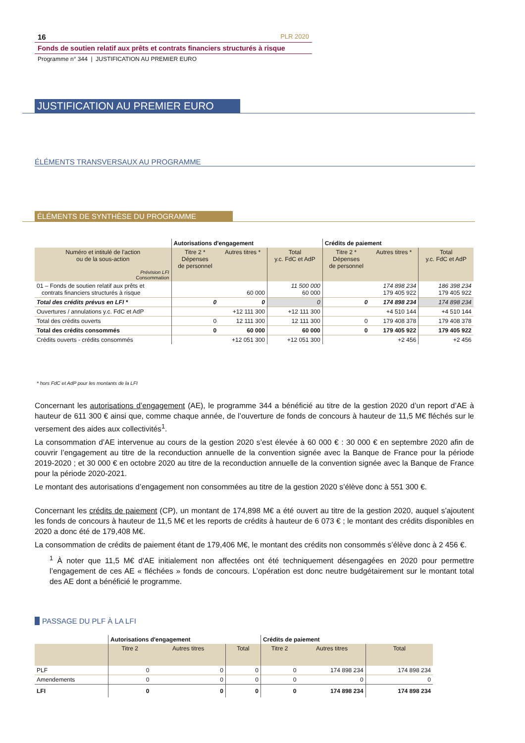16 PLR 2020
Fonds de soutien relatif aux prêts et contrats financiers structurés à risque
Programme n° 344 | JUSTIFICATION AU PREMIER EURO
JUSTIFICATION AU PREMIER EURO
ÉLÉMENTS TRANSVERSAUX AU PROGRAMME
ÉLÉMENTS DE SYNTHÈSE DU PROGRAMME
| | Autorisations d'engagement | | | Crédits de paiement | | |
| Numéro et intitulé de l'action ou de la sous-action Prévision LFI Consommation | Titre 2 * Dépenses de personnel | Autres titres * | Total y.c. FdC et AdP | Titre 2 * Dépenses de personnel | Autres titres * | Total y.c. FdC et AdP |
| 01 – Fonds de soutien relatif aux prêts et contrats financiers structurés à risque | | 60 000 | 11 500 000 60 000 | | 174 898 234 179 405 922 | 186 398 234 179 405 922 |
| Total des crédits prévus en LFI * | 0 | 0 | 0 | 0 | 174 898 234 | 174 898 234 |
| Ouvertures / annulations y.c. FdC et AdP | | +12 111 300 | +12 111 300 | | +4 510 144 | +4 510 144 |
| Total des crédits ouverts | 0 | 12 111 300 | 12 111 300 | 0 | 179 408 378 | 179 408 378 |
| Total des crédits consommés | 0 | 60 000 | 60 000 | 0 | 179 405 922 | 179 405 922 |
| Crédits ouverts - crédits consommés | | +12 051 300 | +12 051 300 | | +2 456 | +2 456 |
* hors FdC et AdP pour les montants de la LFI
Concernant les autorisations d’engagement (AE), le programme 344 a bénéficié au titre de la gestion 2020 d’un report d’AE à hauteur de 611 300 € ainsi que, comme chaque année, de l’ouverture de fonds de concours à hauteur de 11,5 M€ fléchés sur le versement des aides aux collectivités<sup>1</sup>.
La consommation d’AE intervenue au cours de la gestion 2020 s’est élevée à 60 000 € : 30 000 € en septembre 2020 afin de couvrir l’engagement au titre de la reconduction annuelle de la convention signée avec la Banque de France pour la période 2019-2020 ; et 30 000 € en octobre 2020 au titre de la reconduction annuelle de la convention signée avec la Banque de France pour la période 2020-2021.
Le montant des autorisations d’engagement non consommées au titre de la gestion 2020 s’élève donc à 551 300 €.
Concernant les crédits de paiement (CP), un montant de 174,898 M€ a été ouvert au titre de la gestion 2020, auquel s’ajoutent les fonds de concours à hauteur de 11,5 M€ et les reports de crédits à hauteur de 6 073 € ; le montant des crédits disponibles en 2020 a donc été de 179,408 M€.
La consommation de crédits de paiement étant de 179,406 M€, le montant des crédits non consommés s’élève donc à 2 456 €.
<sup>1</sup> À noter que 11,5 M€ d'AE initialement non affectées ont été techniquement désengagées en 2020 pour permettre l’engagement de ces AE « fléchées » fonds de concours. L’opération est donc neutre budgétairement sur le montant total des AE dont a bénéficié le programme.
PASSAGE DU PLF À LA LFI
| | Autorisations d'engagement | | | Crédits de paiement | | |
| | Titre 2 | Autres titres | Total | Titre 2 | Autres titres | Total |
| PLF | 0 | 0 | 0 | 0 | 174 898 234 | 174 898 234 |
| Amendements | 0 | 0 | 0 | 0 | 0 | 0 |
| LFI | 0 | 0 | 0 | 0 | 174 898 234 | 174 898 234 |